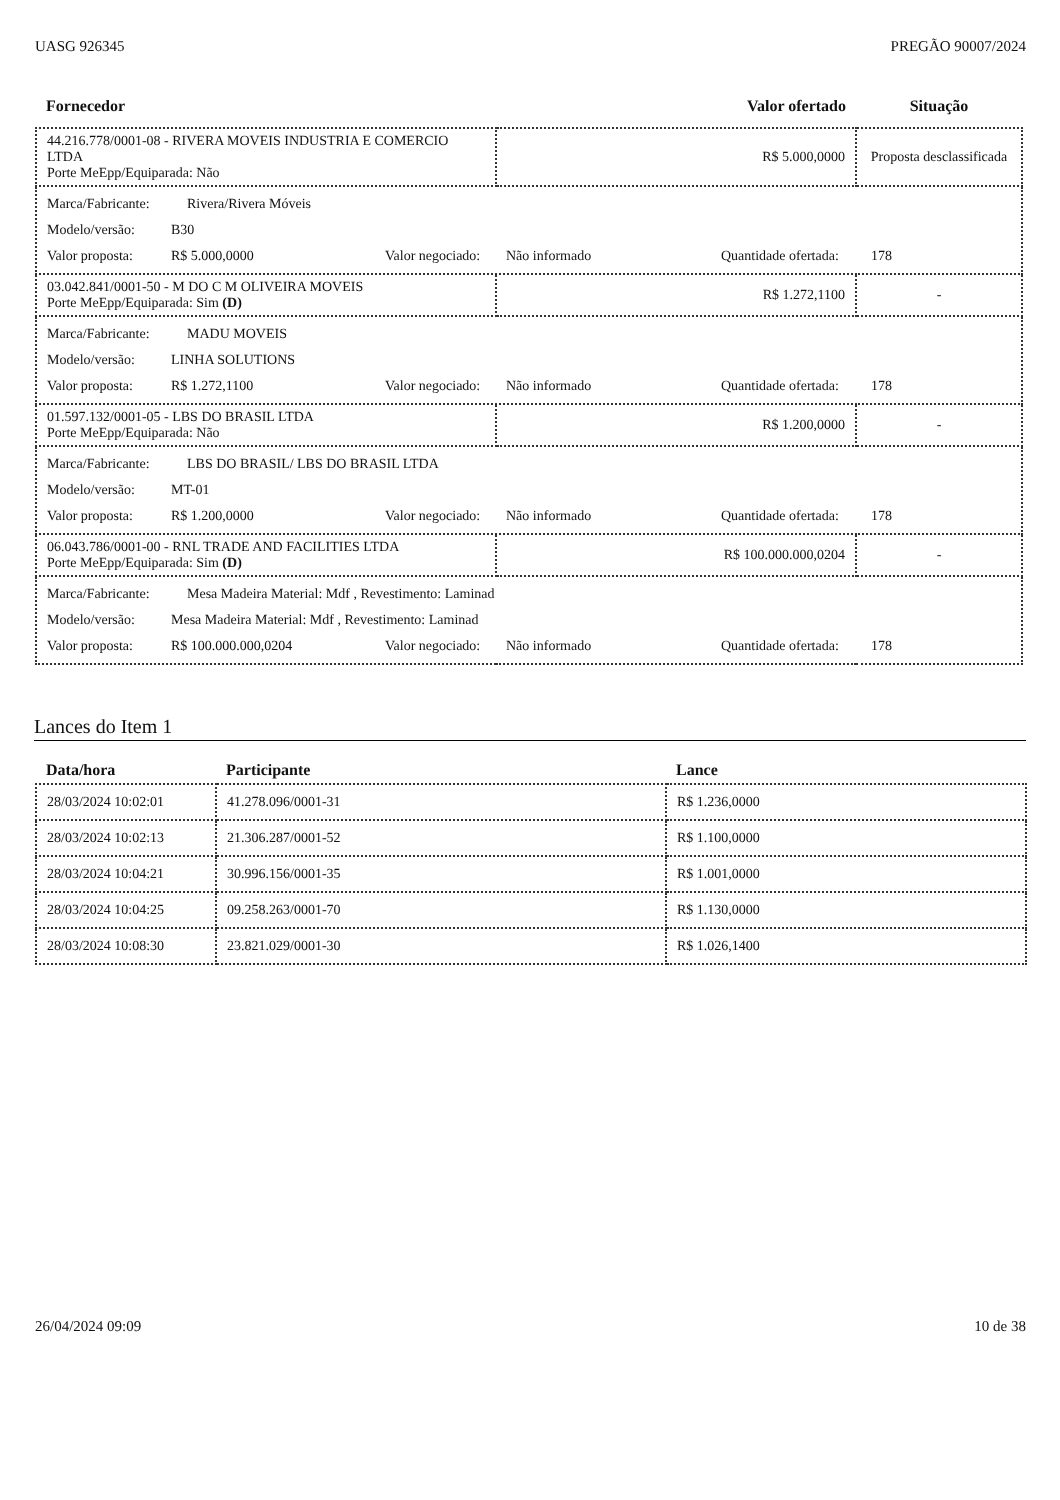UASG 926345 PREGÃO 90007/2024
| Fornecedor | Valor ofertado | Situação |
| --- | --- | --- |
| 44.216.778/0001-08 - RIVERA MOVEIS INDUSTRIA E COMERCIO LTDA Porte MeEpp/Equiparada: Não | R$ 5.000,0000 | Proposta desclassificada |
| Marca/Fabricante: Rivera/Rivera Móveis Modelo/versão: B30 Valor proposta: R$ 5.000,0000 Valor negociado: Não informado Quantidade ofertada: 178 | | |
| 03.042.841/0001-50 - M DO C M OLIVEIRA MOVEIS Porte MeEpp/Equiparada: Sim (D) | R$ 1.272,1100 | - |
| Marca/Fabricante: MADU MOVEIS Modelo/versão: LINHA SOLUTIONS Valor proposta: R$ 1.272,1100 Valor negociado: Não informado Quantidade ofertada: 178 | | |
| 01.597.132/0001-05 - LBS DO BRASIL LTDA Porte MeEpp/Equiparada: Não | R$ 1.200,0000 | - |
| Marca/Fabricante: LBS DO BRASIL/ LBS DO BRASIL LTDA Modelo/versão: MT-01 Valor proposta: R$ 1.200,0000 Valor negociado: Não informado Quantidade ofertada: 178 | | |
| 06.043.786/0001-00 - RNL TRADE AND FACILITIES LTDA Porte MeEpp/Equiparada: Sim (D) | R$ 100.000.000,0204 | - |
| Marca/Fabricante: Mesa Madeira Material: Mdf , Revestimento: Laminad Modelo/versão: Mesa Madeira Material: Mdf , Revestimento: Laminad Valor proposta: R$ 100.000.000,0204 Valor negociado: Não informado Quantidade ofertada: 178 | | |
Lances do Item 1
| Data/hora | Participante | Lance |
| --- | --- | --- |
| 28/03/2024 10:02:01 | 41.278.096/0001-31 | R$ 1.236,0000 |
| 28/03/2024 10:02:13 | 21.306.287/0001-52 | R$ 1.100,0000 |
| 28/03/2024 10:04:21 | 30.996.156/0001-35 | R$ 1.001,0000 |
| 28/03/2024 10:04:25 | 09.258.263/0001-70 | R$ 1.130,0000 |
| 28/03/2024 10:08:30 | 23.821.029/0001-30 | R$ 1.026,1400 |
26/04/2024 09:09 10 de 38